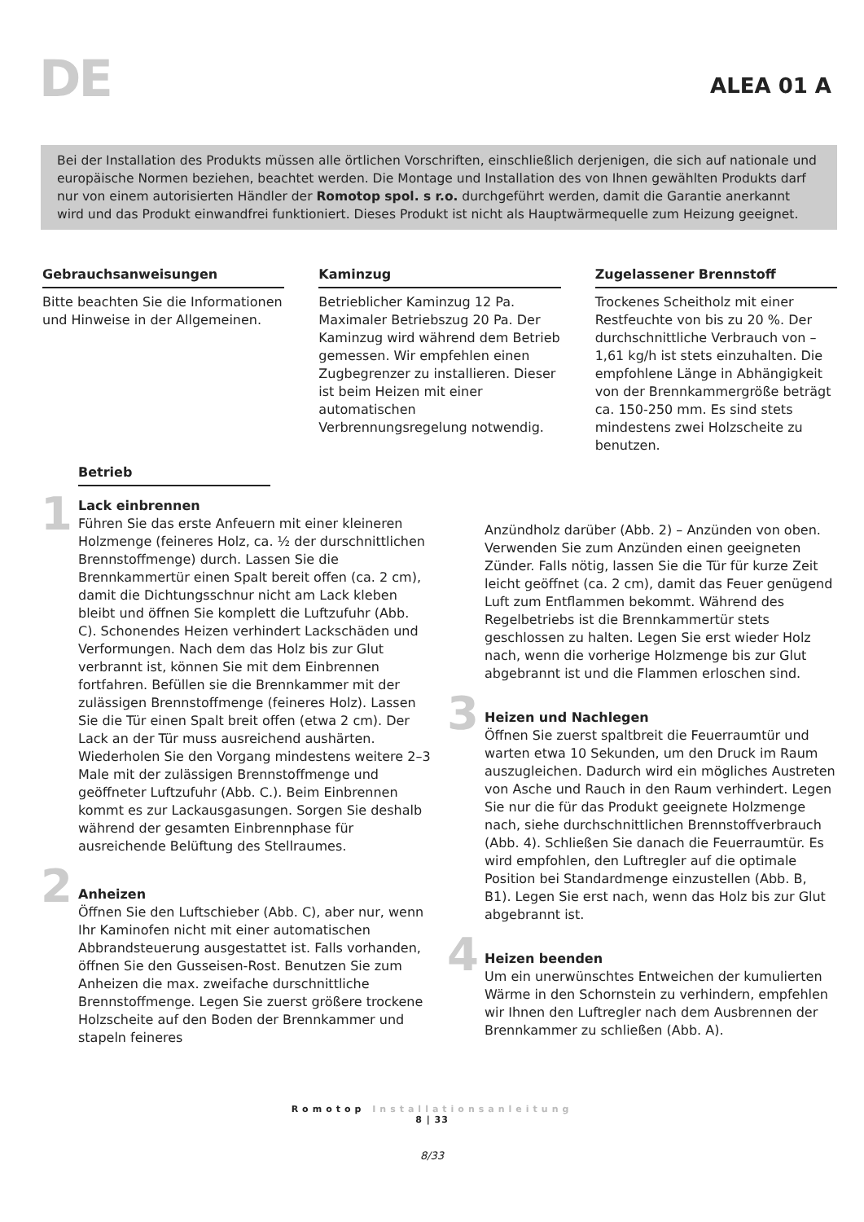DE
ALEA 01 A
Bei der Installation des Produkts müssen alle örtlichen Vorschriften, einschließlich derjenigen, die sich auf nationale und europäische Normen beziehen, beachtet werden. Die Montage und Installation des von Ihnen gewählten Produkts darf nur von einem autorisierten Händler der Romotop spol. s r.o. durchgeführt werden, damit die Garantie anerkannt wird und das Produkt einwandfrei funktioniert. Dieses Produkt ist nicht als Hauptwärmequelle zum Heizung geeignet.
Gebrauchsanweisungen
Bitte beachten Sie die Informationen und Hinweise in der Allgemeinen.
Kaminzug
Betrieblicher Kaminzug 12 Pa. Maximaler Betriebszug 20 Pa. Der Kaminzug wird während dem Betrieb gemessen. Wir empfehlen einen Zugbegrenzer zu installieren. Dieser ist beim Heizen mit einer automatischen Verbrennungsregelung notwendig.
Zugelassener Brennstoff
Trockenes Scheitholz mit einer Restfeuchte von bis zu 20 %. Der durchschnittliche Verbrauch von – 1,61 kg/h ist stets einzuhalten. Die empfohlene Länge in Abhängigkeit von der Brennkammergröße beträgt ca. 150-250 mm. Es sind stets mindestens zwei Holzscheite zu benutzen.
Betrieb
1
Lack einbrennen
Führen Sie das erste Anfeuern mit einer kleineren Holzmenge (feineres Holz, ca. ½ der durschnittlichen Brennstoffmenge) durch. Lassen Sie die Brennkammertür einen Spalt bereit offen (ca. 2 cm), damit die Dichtungsschnur nicht am Lack kleben bleibt und öffnen Sie komplett die Luftzufuhr (Abb. C). Schonendes Heizen verhindert Lackschäden und Verformungen. Nach dem das Holz bis zur Glut verbrannt ist, können Sie mit dem Einbrennen fortfahren. Befüllen sie die Brennkammer mit der zulässigen Brennstoffmenge (feineres Holz). Lassen Sie die Tür einen Spalt breit offen (etwa 2 cm). Der Lack an der Tür muss ausreichend aushärten. Wiederholen Sie den Vorgang mindestens weitere 2–3 Male mit der zulässigen Brennstoffmenge und geöffneter Luftzufuhr (Abb. C.). Beim Einbrennen kommt es zur Lackausgasungen. Sorgen Sie deshalb während der gesamten Einbrennphase für ausreichende Belüftung des Stellraumes.
2
Anheizen
Öffnen Sie den Luftschieber (Abb. C), aber nur, wenn Ihr Kaminofen nicht mit einer automatischen Abbrandsteuerung ausgestattet ist. Falls vorhanden, öffnen Sie den Gusseisen-Rost. Benutzen Sie zum Anheizen die max. zweifache durschnittliche Brennstoffmenge. Legen Sie zuerst größere trockene Holzscheite auf den Boden der Brennkammer und stapeln feineres
Anzündholz darüber (Abb. 2) – Anzünden von oben. Verwenden Sie zum Anzünden einen geeigneten Zünder. Falls nötig, lassen Sie die Tür für kurze Zeit leicht geöffnet (ca. 2 cm), damit das Feuer genügend Luft zum Entflammen bekommt. Während des Regelbetriebs ist die Brennkammertür stets geschlossen zu halten. Legen Sie erst wieder Holz nach, wenn die vorherige Holzmenge bis zur Glut abgebrannt ist und die Flammen erloschen sind.
3
Heizen und Nachlegen
Öffnen Sie zuerst spaltbreit die Feuerraumtür und warten etwa 10 Sekunden, um den Druck im Raum auszugleichen. Dadurch wird ein mögliches Austreten von Asche und Rauch in den Raum verhindert. Legen Sie nur die für das Produkt geeignete Holzmenge nach, siehe durchschnittlichen Brennstoffverbrauch (Abb. 4). Schließen Sie danach die Feuerraumtür. Es wird empfohlen, den Luftregler auf die optimale Position bei Standardmenge einzustellen (Abb. B, B1). Legen Sie erst nach, wenn das Holz bis zur Glut abgebrannt ist.
4
Heizen beenden
Um ein unerwünschtes Entweichen der kumulierten Wärme in den Schornstein zu verhindern, empfehlen wir Ihnen den Luftregler nach dem Ausbrennen der Brennkammer zu schließen (Abb. A).
Romotop Installationsanleitung
8 | 33
8/33